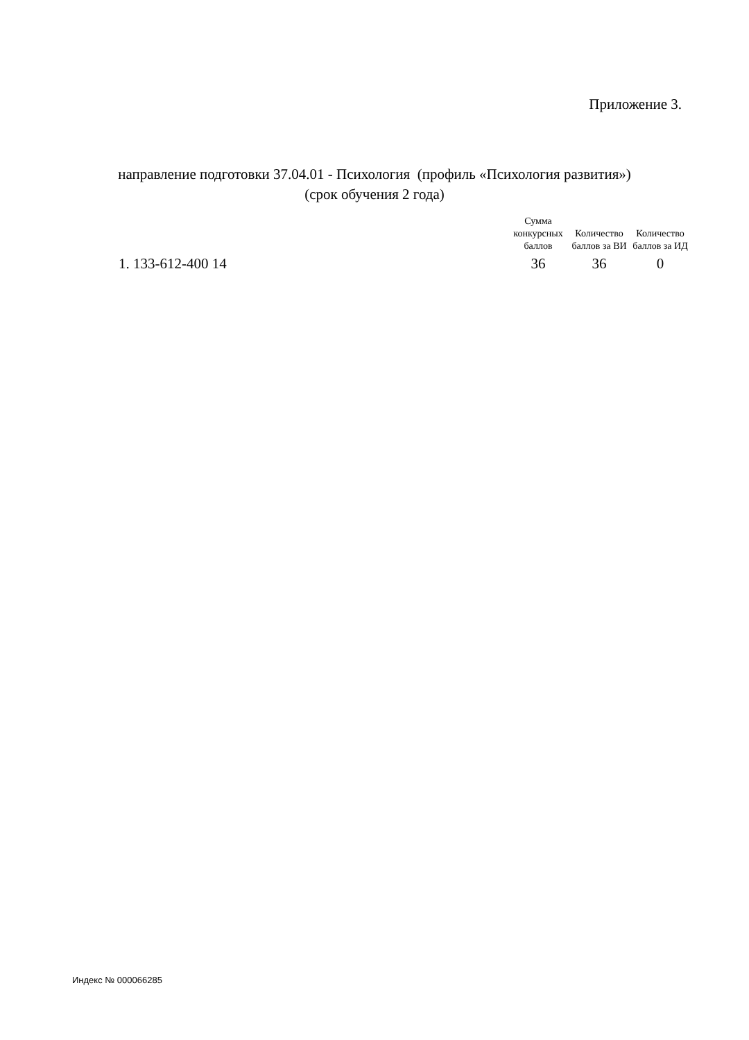Приложение 3.
направление подготовки 37.04.01 - Психология (профиль «Психология развития»)
(срок обучения 2 года)
| | Сумма конкурсных баллов | Количество баллов за ВИ | Количество баллов за ИД |
| --- | --- | --- | --- |
| 1. 133-612-400 14 | 36 | 36 | 0 |
Индекс № 000066285